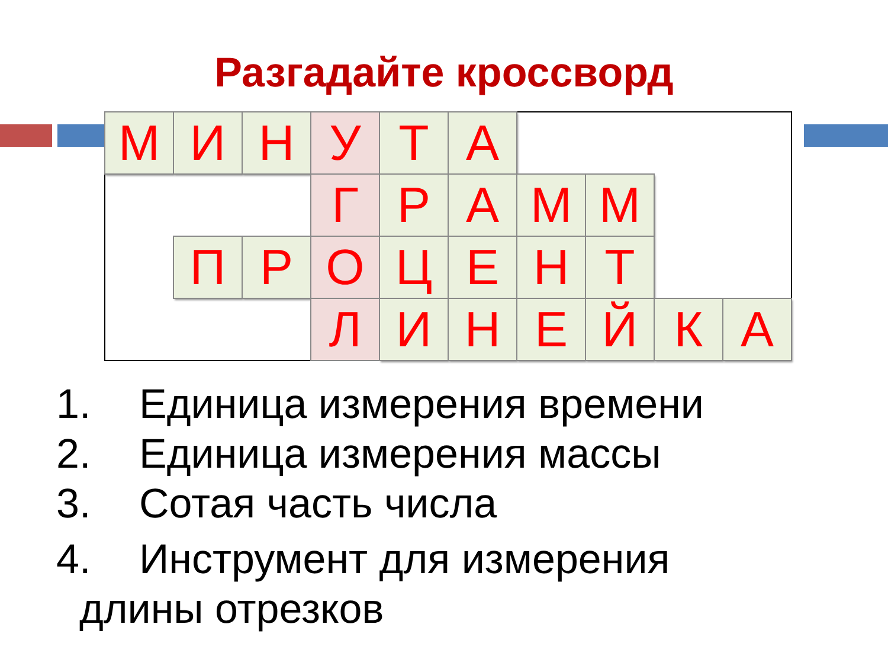Разгадайте кроссворд
| М | И | Н | У | Т | А | | | | |
| | | | Г | Р | А | М | М | | |
| | П | Р | О | Ц | Е | Н | Т | | |
| | | | Л | И | Н | Е | Й | К | А |
1. Единица измерения времени
2. Единица измерения массы
3. Сотая часть числа
4. Инструмент для измерения
длины отрезков